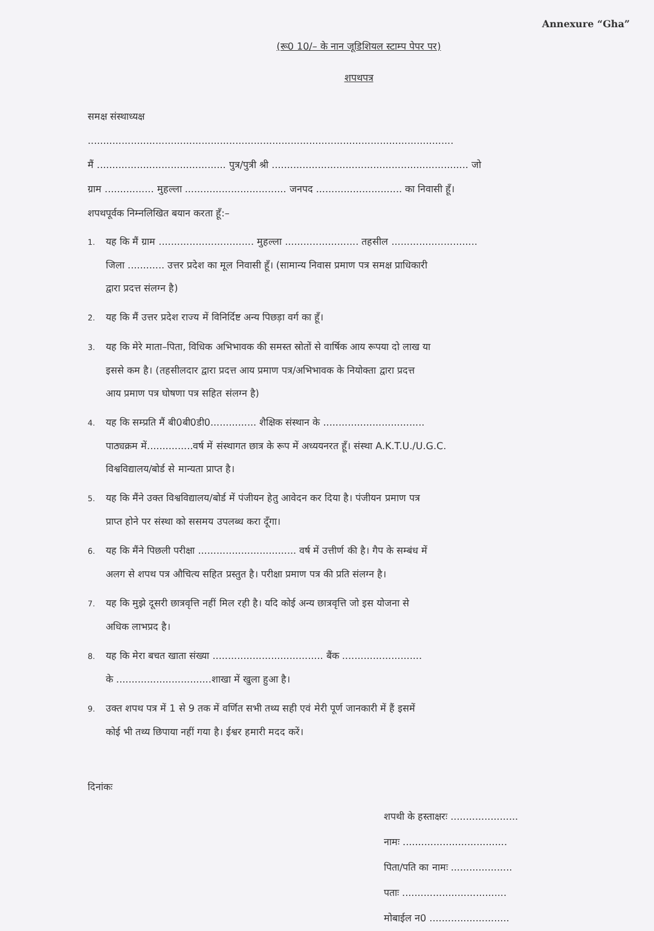Annexure “Gha”
(रू0 10/– के नान जूडिशियल स्टाम्प पेपर पर)
शपथपत्र
समक्ष संस्थाध्यक्ष
.......................................................................................................................
मैं .......................................... पुत्र/पुत्री श्री ................................................................ जो
ग्राम ................ मुहल्ला ................................. जनपद ............................ का निवासी हूँ।
शपथपूर्वक निम्नलिखित बयान करता हूँ:–
1. यह कि मैं ग्राम ............................... मुहल्ला ........................ तहसील ............................
जिला ............ उत्तर प्रदेश का मूल निवासी हूँ। (सामान्य निवास प्रमाण पत्र समक्ष प्राधिकारी
द्वारा प्रदत्त संलग्न है)
2. यह कि मैं उत्तर प्रदेश राज्य में विनिर्दिष्ट अन्य पिछड़ा वर्ग का हूँ।
3. यह कि मेरे माता–पिता, विधिक अभिभावक की समस्त स्रोतों से वार्षिक आय रूपया दो लाख या
इससे कम है। (तहसीलदार द्वारा प्रदत्त आय प्रमाण पत्र/अभिभावक के नियोक्ता द्वारा प्रदत्त
आय प्रमाण पत्र घोषणा पत्र सहित संलग्न है)
4. यह कि सम्प्रति मैं बी0बी0डी0............... शैक्षिक संस्थान के .................................
पाठ्यक्रम में...............वर्ष में संस्थागत छात्र के रूप में अध्ययनरत हूँ। संस्था A.K.T.U./U.G.C.
विश्वविद्यालय/बोर्ड से मान्यता प्राप्त है।
5. यह कि मैंने उक्त विश्वविद्यालय/बोर्ड में पंजीयन हेतु आवेदन कर दिया है। पंजीयन प्रमाण पत्र
प्राप्त होने पर संस्था को ससमय उपलब्ध करा दूँगा।
6. यह कि मैंने पिछली परीक्षा ................................ वर्ष में उत्तीर्ण की है। गैप के सम्बंध में
अलग से शपथ पत्र औचित्य सहित प्रस्तुत है। परीक्षा प्रमाण पत्र की प्रति संलग्न है।
7. यह कि मुझे दूसरी छात्रवृत्ति नहीं मिल रही है। यदि कोई अन्य छात्रवृत्ति जो इस योजना से
अधिक लाभप्रद है।
8. यह कि मेरा बचत खाता संख्या .................................... बैंक ..........................
के ...............................शाखा में खुला हुआ है।
9. उक्त शपथ पत्र में 1 से 9 तक में वर्णित सभी तथ्य सही एवं मेरी पूर्ण जानकारी में हैं इसमें
कोई भी तथ्य छिपाया नहीं गया है। ईश्वर हमारी मदद करें।
दिनांकः
शपथी के हस्ताक्षरः ......................
नामः ..................................
पिता/पति का नामः ....................
पताः ..................................
मोबाईल न0 ..........................